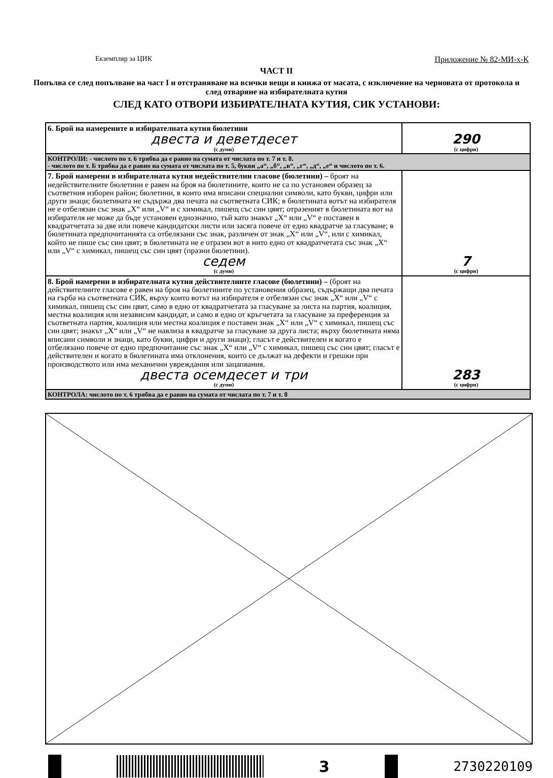Екземпляр за ЦИК Приложение № 82-МИ-х-К
ЧАСТ II
Попълва се след попълване на част I и отстраняване на всички вещи и книжа от масата, с изключение на черновата от протокола и след отваряне на избирателната кутия
СЛЕД КАТО ОТВОРИ ИЗБИРАТЕЛНАТА КУТИЯ, СИК УСТАНОВИ:
| 6. Брой на намерените в избирателната кутия бюлетини двеста и деветдесет (с думи) | 290 (с цифри) |
| КОНТРОЛИ: - числото по т. 6 трябва да е равно на сумата от числата по т. 7 и т. 8. - числото по т. Б трябва да е равно на сумата от числата по т. 5, букви „а“, „б“, „в“, „г“, „д“, „е“ и числото по т. 6. | |
| 7. Брой намерени в избирателната кутия недействителни гласове (бюлетини) – броят на недействителните бюлетини е равен на броя на бюлетините, които не са по установен образец за съответния изборен район; бюлетини, в които има вписани специални символи, като букви, цифри или други знаци; бюлетината не съдържа два печата на съответната СИК; в бюлетината вотът на избирателя не е отбелязан със знак „X“ или „V“ и с химикал, пишещ със син цвят; отразеният в бюлетината вот на избирателя не може да бъде установен еднозначно, тъй като знакът „X“ или „V“ е поставен в квадратчетата за две или повече кандидатски листи или засяга повече от едно квадратче за гласуване; в бюлетината предпочитанията са отбелязани със знак, различен от знак „X“ или „V“, или с химикал, който не пише със син цвят; в бюлетината не е отразен вот в нито едно от квадратчетата със знак „X“ или „V“ с химикал, пишещ със син цвят (празни бюлетини). седем (с думи) | 7 (с цифри) |
| 8. Брой намерени в избирателната кутия действителните гласове (бюлетини) – (броят на действителните гласове е равен на броя на бюлетините по установения образец, съдържащи два печата на гърба на съответната СИК, върху които вотът на избирателя е отбелязан със знак „X“ или „V“ с химикал, пишещ със син цвят, само в едно от квадратчетата за гласуване за листа на партия, коалиция, местна коалиция или независим кандидат, и само в едно от кръгчетата за гласуване за преференция за съответната партия, коалиция или местна коалиция е поставен знак „X“ или „V“ с химикал, пишещ със син цвят; знакът „X“ или „V“ не навлиза в квадратче за гласуване за друга листа; върху бюлетината няма вписани символи и знаци, като букви, цифри и други знаци); гласът е действителен и когато е отбелязано повече от едно предпочитание със знак „X“ или „V“ с химикал, пишещ със син цвят; гласът е действителен и когато в бюлетината има отклонения, които се дължат на дефекти и грешки при производството или има механични увреждания или зацапвания. двеста осемдесет и три (с думи) | 283 (с цифри) |
| КОНТРОЛА: числото по т. 6 трябва да е равно на сумата от числата по т. 7 и т. 8 | |
3 2730220109